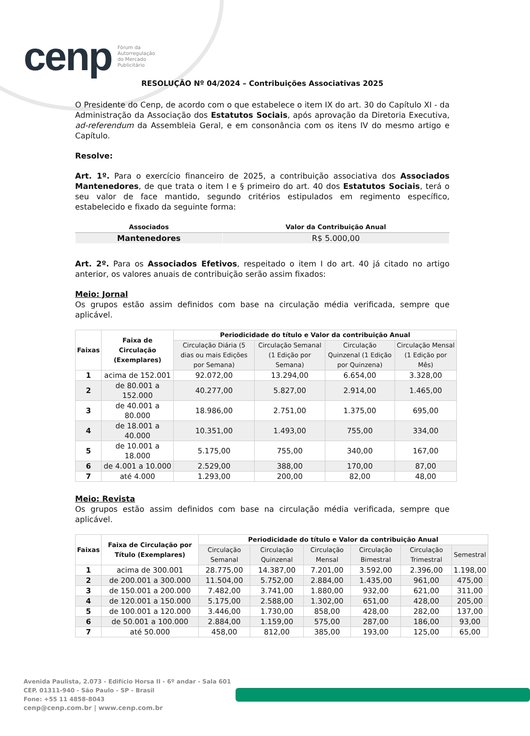cenp Fórum da
Autorregulação
do Mercado
Publicitário
RESOLUÇÃO Nº 04/2024 – Contribuições Associativas 2025
O Presidente do Cenp, de acordo com o que estabelece o item IX do art. 30 do Capítulo XI - da Administração da Associação dos Estatutos Sociais, após aprovação da Diretoria Executiva, ad-referendum da Assembleia Geral, e em consonância com os itens IV do mesmo artigo e Capítulo.
Resolve:
Art. 1º. Para o exercício financeiro de 2025, a contribuição associativa dos Associados Mantenedores, de que trata o item I e § primeiro do art. 40 dos Estatutos Sociais, terá o seu valor de face mantido, segundo critérios estipulados em regimento específico, estabelecido e fixado da seguinte forma:
| Associados | Valor da Contribuição Anual |
| --- | --- |
| Mantenedores | R$ 5.000,00 |
Art. 2º. Para os Associados Efetivos, respeitado o item I do art. 40 já citado no artigo anterior, os valores anuais de contribuição serão assim fixados:
Meio: Jornal
Os grupos estão assim definidos com base na circulação média verificada, sempre que aplicável.
| Faixas | Faixa de Circulação (Exemplares) | Periodicidade do título e Valor da contribuição Anual | | | |
| --- | --- | --- | --- | --- | --- |
| | | Circulação Diária (5 dias ou mais Edições por Semana) | Circulação Semanal (1 Edição por Semana) | Circulação Quinzenal (1 Edição por Quinzena) | Circulação Mensal (1 Edição por Mês) |
| 1 | acima de 152.001 | 92.072,00 | 13.294,00 | 6.654,00 | 3.328,00 |
| 2 | de 80.001 a 152.000 | 40.277,00 | 5.827,00 | 2.914,00 | 1.465,00 |
| 3 | de 40.001 a 80.000 | 18.986,00 | 2.751,00 | 1.375,00 | 695,00 |
| 4 | de 18.001 a 40.000 | 10.351,00 | 1.493,00 | 755,00 | 334,00 |
| 5 | de 10.001 a 18.000 | 5.175,00 | 755,00 | 340,00 | 167,00 |
| 6 | de 4.001 a 10.000 | 2.529,00 | 388,00 | 170,00 | 87,00 |
| 7 | até 4.000 | 1.293,00 | 200,00 | 82,00 | 48,00 |
Meio: Revista
Os grupos estão assim definidos com base na circulação média verificada, sempre que aplicável.
| Faixas | Faixa de Circulação por Título (Exemplares) | Periodicidade do título e Valor da contribuição Anual | | | | | |
| --- | --- | --- | --- | --- | --- | --- | --- |
| | | Circulação Semanal | Circulação Quinzenal | Circulação Mensal | Circulação Bimestral | Circulação Trimestral | Semestral |
| 1 | acima de 300.001 | 28.775,00 | 14.387,00 | 7.201,00 | 3.592,00 | 2.396,00 | 1.198,00 |
| 2 | de 200.001 a 300.000 | 11.504,00 | 5.752,00 | 2.884,00 | 1.435,00 | 961,00 | 475,00 |
| 3 | de 150.001 a 200.000 | 7.482,00 | 3.741,00 | 1.880,00 | 932,00 | 621,00 | 311,00 |
| 4 | de 120.001 a 150.000 | 5.175,00 | 2.588,00 | 1.302,00 | 651,00 | 428,00 | 205,00 |
| 5 | de 100.001 a 120.000 | 3.446,00 | 1.730,00 | 858,00 | 428,00 | 282,00 | 137,00 |
| 6 | de 50.001 a 100.000 | 2.884,00 | 1.159,00 | 575,00 | 287,00 | 186,00 | 93,00 |
| 7 | até 50.000 | 458,00 | 812,00 | 385,00 | 193,00 | 125,00 | 65,00 |
Avenida Paulista, 2.073 - Edifício Horsa II - 6º andar - Sala 601
CEP. 01311-940 - São Paulo - SP - Brasil
Fone: +55 11 4858-8043
cenp@cenp.com.br | www.cenp.com.br